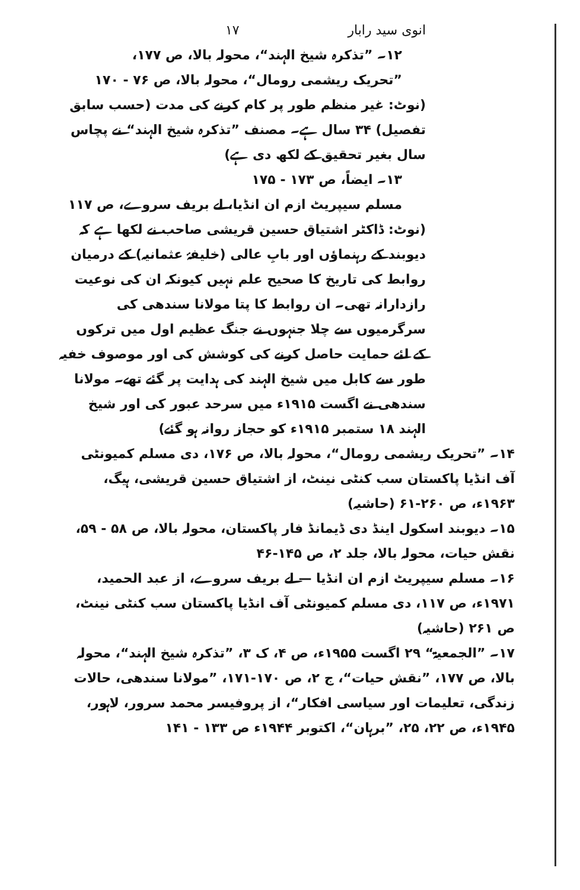انوی سید رابار ۱۷
۱۲۔ ”تذکرہ شیخ الہند“، محولہ بالا، ص ۱۷۷،
”تحریک ریشمی رومال“، محولہ بالا، ص ۷۶ - ۱۷۰
(نوٹ: غیر منظم طور پر کام کرنے کی مدت (حسب سابق تفصیل) ۳۴ سال ہے۔ مصنف ”تذکرہ شیخ الہند“ نے پچاس سال بغیر تحقیق کے لکھ دی ہے)
۱۳۔ ایضاً، ص ۱۷۳ - ۱۷۵
مسلم سیپریٹ ازم ان انڈیا، لے بریف سروے، ص ۱۱۷
(نوٹ: ڈاکٹر اشتیاق حسین قریشی صاحب نے لکھا ہے کہ دیوبند کے رہنماؤں اور بابِ عالی (خلیفۂ عثمانیہ) کے درمیان روابط کی تاریخ کا صحیح علم نہیں کیونکہ ان کی نوعیت رازدارانہ تھی۔ ان روابط کا پتا مولانا سندھی کی سرگرمیوں سے چلا جنہوں نے جنگ عظیم اول میں ترکوں کے لئے حمایت حاصل کرنے کی کوشش کی اور موصوف خفیہ طور سے کابل میں شیخ الہند کی ہدایت پر گئے تھے۔ مولانا سندھی نے اگست ۱۹۱۵ء میں سرحد عبور کی اور شیخ الہند ۱۸ ستمبر ۱۹۱۵ء کو حجاز روانہ ہو گئے)
۱۴۔ ”تحریک ریشمی رومال“، محولہ بالا، ص ۱۷۶، دی مسلم کمیونٹی آف انڈیا پاکستان سب کنٹی نینٹ، از اشتیاق حسین قریشی، ہیگ، ۱۹۶۳ء، ص ۲۶۰-۶۱ (حاشیہ)
۱۵۔ دیوبند اسکول اینڈ دی ڈیمانڈ فار پاکستان، محولہ بالا، ص ۵۸ - ۵۹، نقش حیات، محولہ بالا، جلد ۲، ص ۱۴۵-۴۶
۱۶۔ مسلم سیپریٹ ازم ان انڈیا — لے بریف سروے، از عبد الحمید، ۱۹۷۱ء، ص ۱۱۷، دی مسلم کمیونٹی آف انڈیا پاکستان سب کنٹی نینٹ، ص ۲۶۱ (حاشیہ)
۱۷۔ ”الجمعیۃ“ ۲۹ اگست ۱۹۵۵ء، ص ۴، ک ۳، ”تذکرہ شیخ الہند“، محولہ بالا، ص ۱۷۷، ”نقش حیات“، ج ۲، ص ۱۷۰-۱۷۱، ”مولانا سندھی، حالات زندگی، تعلیمات اور سیاسی افکار“، از پروفیسر محمد سرور، لاہور، ۱۹۴۵ء، ص ۲۲، ۲۵، ”برہان“، اکتوبر ۱۹۴۴ء ص ۱۳۳ - ۱۴۱